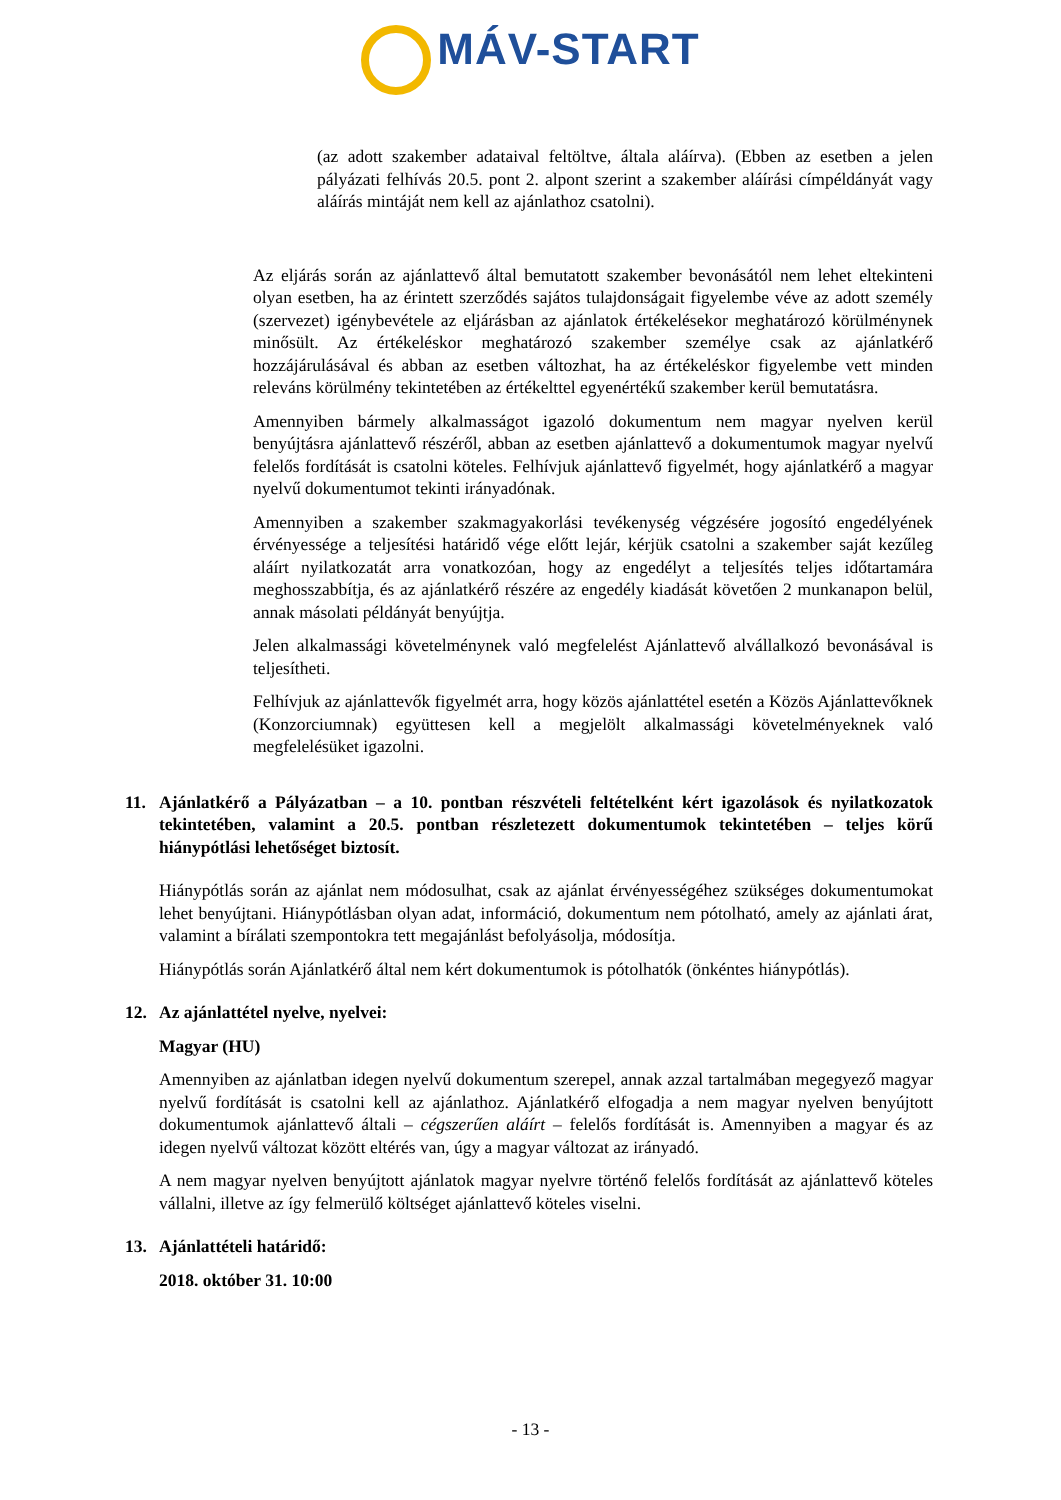MÁV-START
(az adott szakember adataival feltöltve, általa aláírva). (Ebben az esetben a jelen pályázati felhívás 20.5. pont 2. alpont szerint a szakember aláírási címpéldányát vagy aláírás mintáját nem kell az ajánlathoz csatolni).
Az eljárás során az ajánlattevő által bemutatott szakember bevonásától nem lehet eltekinteni olyan esetben, ha az érintett szerződés sajátos tulajdonságait figyelembe véve az adott személy (szervezet) igénybevétele az eljárásban az ajánlatok értékelésekor meghatározó körülménynek minősült. Az értékeléskor meghatározó szakember személye csak az ajánlatkérő hozzájárulásával és abban az esetben változhat, ha az értékeléskor figyelembe vett minden releváns körülmény tekintetében az értékelttel egyenértékű szakember kerül bemutatásra.
Amennyiben bármely alkalmasságot igazoló dokumentum nem magyar nyelven kerül benyújtásra ajánlattevő részéről, abban az esetben ajánlattevő a dokumentumok magyar nyelvű felelős fordítását is csatolni köteles. Felhívjuk ajánlattevő figyelmét, hogy ajánlatkérő a magyar nyelvű dokumentumot tekinti irányadónak.
Amennyiben a szakember szakmagyakorlási tevékenység végzésére jogosító engedélyének érvényessége a teljesítési határidő vége előtt lejár, kérjük csatolni a szakember saját kezűleg aláírt nyilatkozatát arra vonatkozóan, hogy az engedélyt a teljesítés teljes időtartamára meghosszabbítja, és az ajánlatkérő részére az engedély kiadását követően 2 munkanapon belül, annak másolati példányát benyújtja.
Jelen alkalmassági követelménynek való megfelelést Ajánlattevő alvállalkozó bevonásával is teljesítheti.
Felhívjuk az ajánlattevők figyelmét arra, hogy közös ajánlattétel esetén a Közös Ajánlattevőknek (Konzorciumnak) együttesen kell a megjelölt alkalmassági követelményeknek való megfelelésüket igazolni.
11. Ajánlatkérő a Pályázatban – a 10. pontban részvételi feltételként kért igazolások és nyilatkozatok tekintetében, valamint a 20.5. pontban részletezett dokumentumok tekintetében – teljes körű hiánypótlási lehetőséget biztosít.
Hiánypótlás során az ajánlat nem módosulhat, csak az ajánlat érvényességéhez szükséges dokumentumokat lehet benyújtani. Hiánypótlásban olyan adat, információ, dokumentum nem pótolható, amely az ajánlati árat, valamint a bírálati szempontokra tett megajánlást befolyásolja, módosítja.
Hiánypótlás során Ajánlatkérő által nem kért dokumentumok is pótolhatók (önkéntes hiánypótlás).
12. Az ajánlattétel nyelve, nyelvei:
Magyar (HU)
Amennyiben az ajánlatban idegen nyelvű dokumentum szerepel, annak azzal tartalmában megegyező magyar nyelvű fordítását is csatolni kell az ajánlathoz. Ajánlatkérő elfogadja a nem magyar nyelven benyújtott dokumentumok ajánlattevő általi – cégszerűen aláírt – felelős fordítását is. Amennyiben a magyar és az idegen nyelvű változat között eltérés van, úgy a magyar változat az irányadó.
A nem magyar nyelven benyújtott ajánlatok magyar nyelvre történő felelős fordítását az ajánlattevő köteles vállalni, illetve az így felmerülő költséget ajánlattevő köteles viselni.
13. Ajánlattételi határidő:
2018. október 31. 10:00
- 13 -